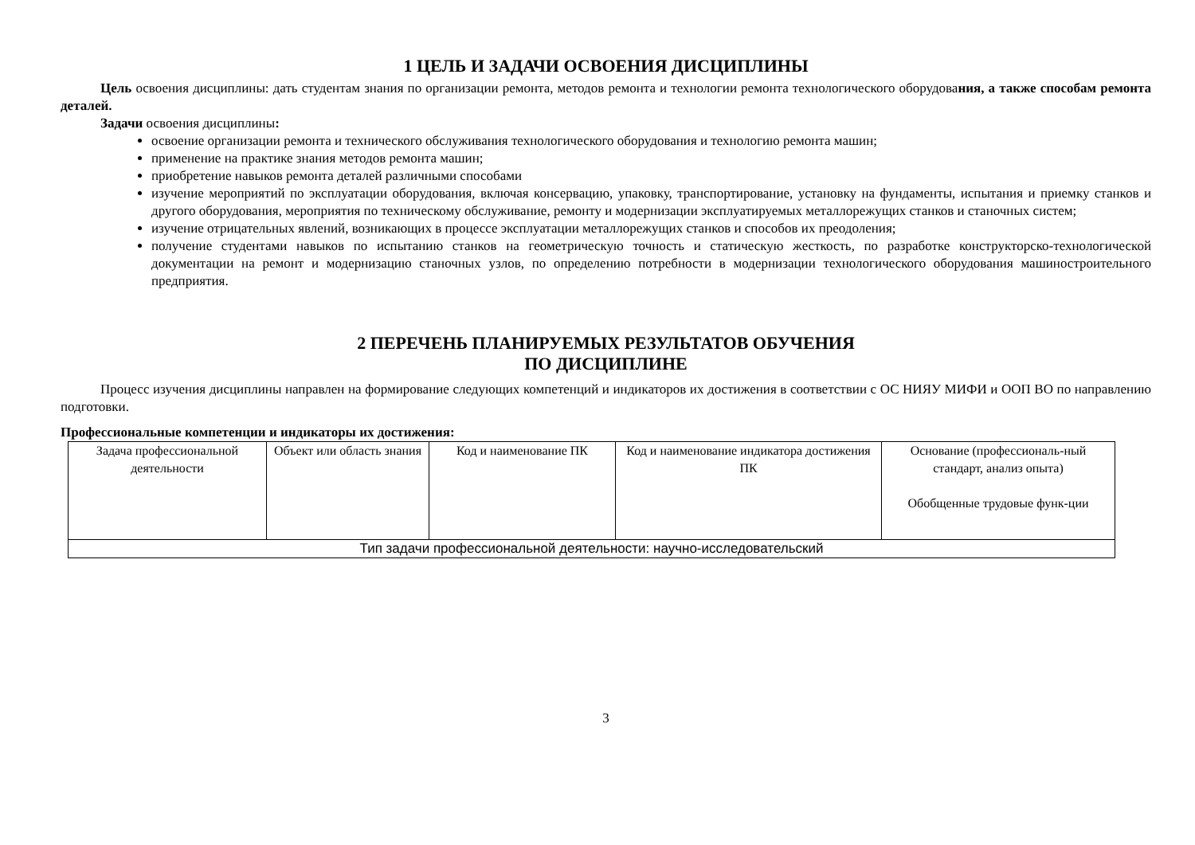1 ЦЕЛЬ И ЗАДАЧИ ОСВОЕНИЯ ДИСЦИПЛИНЫ
Цель освоения дисциплины: дать студентам знания по организации ремонта, методов ремонта и технологии ремонта технологического оборудования, а также способам ремонта деталей.
Задачи освоения дисциплины:
освоение организации ремонта и технического обслуживания технологического оборудования и технологию ремонта машин;
применение на практике знания методов ремонта машин;
приобретение навыков ремонта деталей различными способами
изучение мероприятий по эксплуатации оборудования, включая консервацию, упаковку, транспортирование, установку на фундаменты, испытания и приемку станков и другого оборудования, мероприятия по техническому обслуживание, ремонту и модернизации эксплуатируемых металлорежущих станков и станочных систем;
изучение отрицательных явлений, возникающих в процессе эксплуатации металлорежущих станков и способов их преодоления;
получение студентами навыков по испытанию станков на геометрическую точность и статическую жесткость, по разработке конструкторско-технологической документации на ремонт и модернизацию станочных узлов, по определению потребности в модернизации технологического оборудования машиностроительного предприятия.
2 ПЕРЕЧЕНЬ ПЛАНИРУЕМЫХ РЕЗУЛЬТАТОВ ОБУЧЕНИЯ
ПО ДИСЦИПЛИНЕ
Процесс изучения дисциплины направлен на формирование следующих компетенций и индикаторов их достижения в соответствии с ОС НИЯУ МИФИ и ООП ВО по направлению подготовки.
Профессиональные компетенции и индикаторы их достижения:
| Задача профессиональной деятельности | Объект или область знания | Код и наименование ПК | Код и наименование индикатора достижения ПК | Основание (профессиональ-ный стандарт, анализ опыта) Обобщенные трудовые функ-ции |
| Тип задачи профессиональной деятельности: научно-исследовательский | | | | |
3